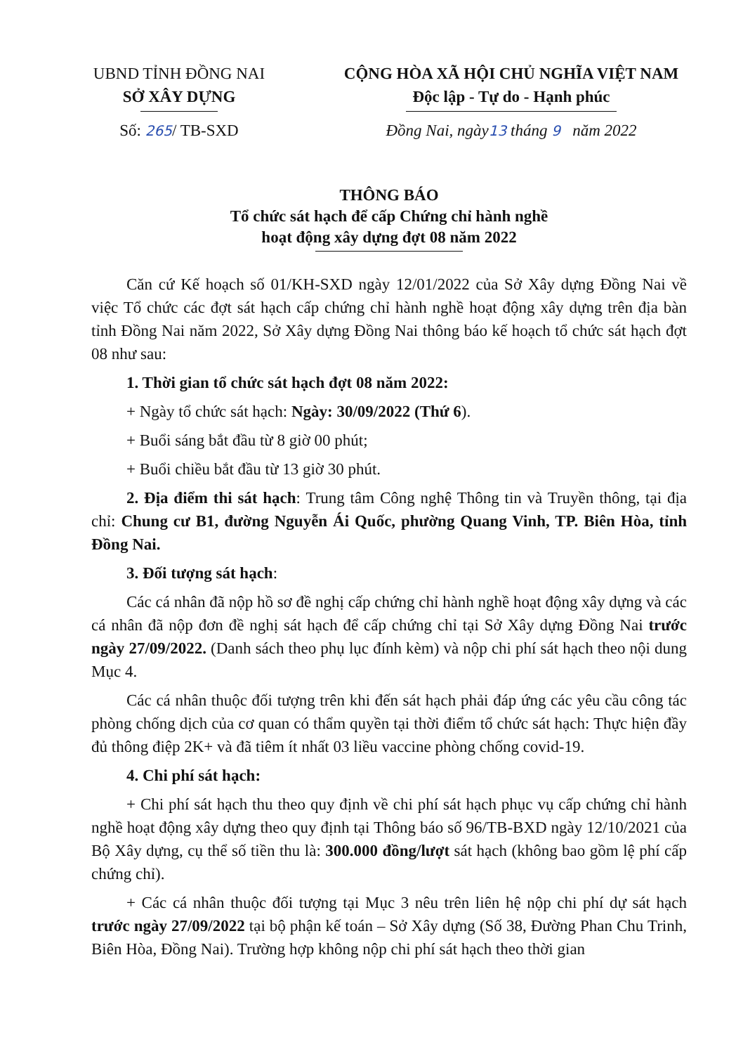UBND TỈNH ĐỒNG NAI
SỞ XÂY DỰNG
Số: 265/ TB-SXD
CỘNG HÒA XÃ HỘI CHỦ NGHĨA VIỆT NAM
Độc lập - Tự do - Hạnh phúc
Đồng Nai, ngày 13 tháng 9 năm 2022
THÔNG BÁO
Tổ chức sát hạch để cấp Chứng chỉ hành nghề
hoạt động xây dựng đợt 08 năm 2022
Căn cứ Kế hoạch số 01/KH-SXD ngày 12/01/2022 của Sở Xây dựng Đồng Nai về việc Tổ chức các đợt sát hạch cấp chứng chỉ hành nghề hoạt động xây dựng trên địa bàn tỉnh Đồng Nai năm 2022, Sở Xây dựng Đồng Nai thông báo kế hoạch tổ chức sát hạch đợt 08 như sau:
1. Thời gian tổ chức sát hạch đợt 08 năm 2022:
+ Ngày tổ chức sát hạch: Ngày: 30/09/2022 (Thứ 6).
+ Buổi sáng bắt đầu từ 8 giờ 00 phút;
+ Buổi chiều bắt đầu từ 13 giờ 30 phút.
2. Địa điểm thi sát hạch: Trung tâm Công nghệ Thông tin và Truyền thông, tại địa chỉ: Chung cư B1, đường Nguyễn Ái Quốc, phường Quang Vinh, TP. Biên Hòa, tỉnh Đồng Nai.
3. Đối tượng sát hạch:
Các cá nhân đã nộp hồ sơ đề nghị cấp chứng chỉ hành nghề hoạt động xây dựng và các cá nhân đã nộp đơn đề nghị sát hạch để cấp chứng chỉ tại Sở Xây dựng Đồng Nai trước ngày 27/09/2022. (Danh sách theo phụ lục đính kèm) và nộp chi phí sát hạch theo nội dung Mục 4.
Các cá nhân thuộc đối tượng trên khi đến sát hạch phải đáp ứng các yêu cầu công tác phòng chống dịch của cơ quan có thẩm quyền tại thời điểm tổ chức sát hạch: Thực hiện đầy đủ thông điệp 2K+ và đã tiêm ít nhất 03 liều vaccine phòng chống covid-19.
4. Chi phí sát hạch:
+ Chi phí sát hạch thu theo quy định về chi phí sát hạch phục vụ cấp chứng chỉ hành nghề hoạt động xây dựng theo quy định tại Thông báo số 96/TB-BXD ngày 12/10/2021 của Bộ Xây dựng, cụ thể số tiền thu là: 300.000 đồng/lượt sát hạch (không bao gồm lệ phí cấp chứng chỉ).
+ Các cá nhân thuộc đối tượng tại Mục 3 nêu trên liên hệ nộp chi phí dự sát hạch trước ngày 27/09/2022 tại bộ phận kế toán – Sở Xây dựng (Số 38, Đường Phan Chu Trinh, Biên Hòa, Đồng Nai). Trường hợp không nộp chi phí sát hạch theo thời gian